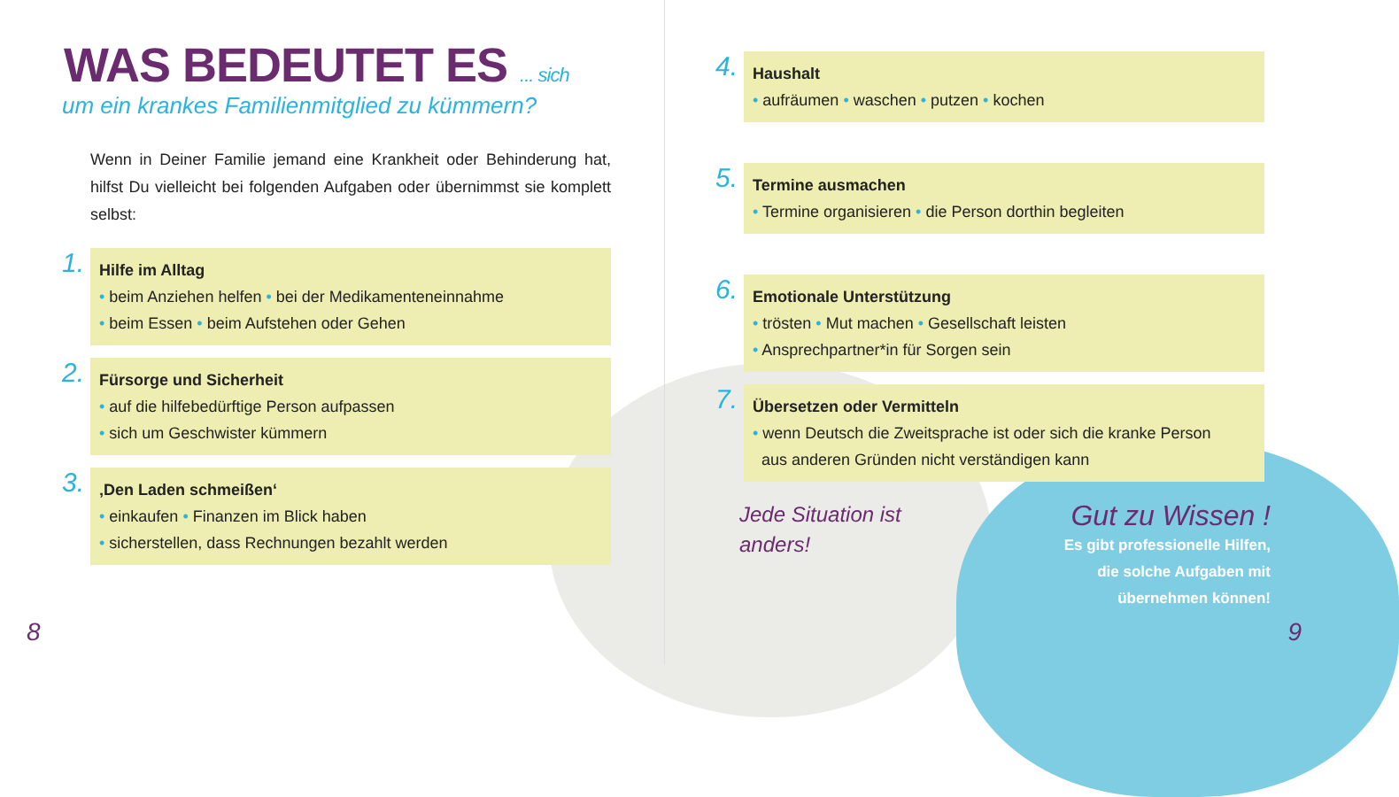WAS BEDEUTET ES ... sich
um ein krankes Familienmitglied zu kümmern?
Wenn in Deiner Familie jemand eine Krankheit oder Behinderung hat, hilfst Du vielleicht bei folgenden Aufgaben oder übernimmst sie komplett selbst:
1.
Hilfe im Alltag
• beim Anziehen helfen • bei der Medikamenteneinnahme
• beim Essen • beim Aufstehen oder Gehen
2.
Fürsorge und Sicherheit
• auf die hilfebedürftige Person aufpassen
• sich um Geschwister kümmern
3.
‚Den Laden schmeißen‘
• einkaufen • Finanzen im Blick haben
• sicherstellen, dass Rechnungen bezahlt werden
8
4.
Haushalt
• aufräumen • waschen • putzen • kochen
5.
Termine ausmachen
• Termine organisieren • die Person dorthin begleiten
6.
Emotionale Unterstützung
• trösten • Mut machen • Gesellschaft leisten
• Ansprechpartner*in für Sorgen sein
7.
Übersetzen oder Vermitteln
• wenn Deutsch die Zweitsprache ist oder sich die kranke Person
aus anderen Gründen nicht verständigen kann
Jede Situation ist anders!
Gut zu Wissen !
Es gibt professionelle Hilfen,
die solche Aufgaben mit
übernehmen können!
9